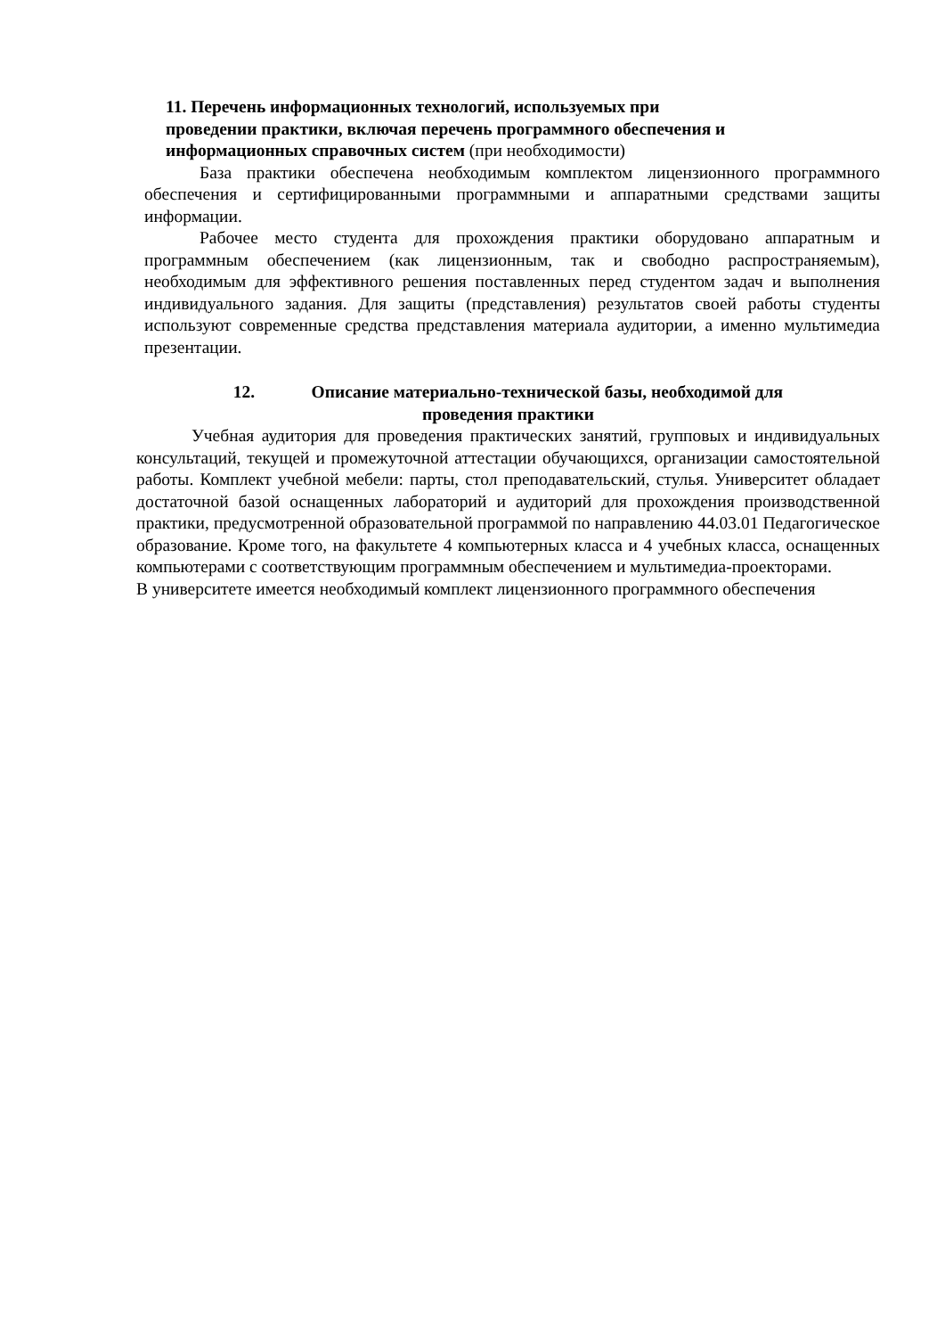11. Перечень информационных технологий, используемых при
проведении практики, включая перечень программного обеспечения и
информационных справочных систем (при необходимости)
База практики обеспечена необходимым комплектом лицензионного программного обеспечения и сертифицированными программными и аппаратными средствами защиты информации.
Рабочее место студента для прохождения практики оборудовано аппаратным и программным обеспечением (как лицензионным, так и свободно распространяемым), необходимым для эффективного решения поставленных перед студентом задач и выполнения индивидуального задания. Для защиты (представления) результатов своей работы студенты используют современные средства представления материала аудитории, а именно мультимедиа презентации.
12. Описание материально-технической базы, необходимой для
проведения практики
Учебная аудитория для проведения практических занятий, групповых и индивидуальных консультаций, текущей и промежуточной аттестации обучающихся, организации самостоятельной работы. Комплект учебной мебели: парты, стол преподавательский, стулья. Университет обладает достаточной базой оснащенных лабораторий и аудиторий для прохождения производственной практики, предусмотренной образовательной программой по направлению 44.03.01 Педагогическое образование. Кроме того, на факультете 4 компьютерных класса и 4 учебных класса, оснащенных компьютерами с соответствующим программным обеспечением и мультимедиа-проекторами.
В университете имеется необходимый комплект лицензионного программного обеспечения